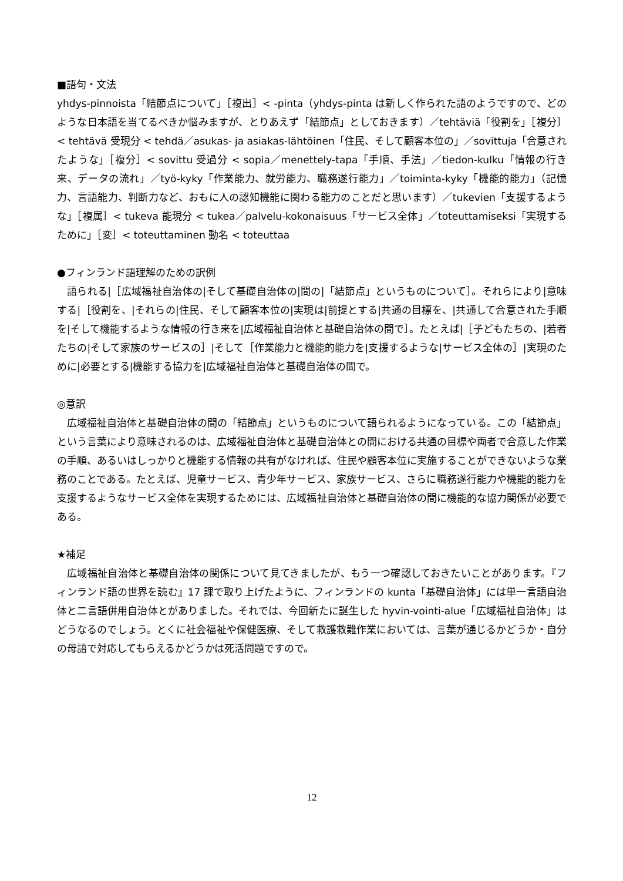■語句・文法
yhdys-pinnoista「結節点について」［複出］< -pinta（yhdys-pinta は新しく作られた語のようですので、どのような日本語を当てるべきか悩みますが、とりあえず「結節点」としておきます）／tehtäviä「役割を」［複分］< tehtävä 受現分 < tehdä／asukas- ja asiakas-lähtöinen「住民、そして顧客本位の」／sovittuja「合意されたような」［複分］< sovittu 受過分 < sopia／menettely-tapa「手順、手法」／tiedon-kulku「情報の行き来、データの流れ」／työ-kyky「作業能力、就労能力、職務遂行能力」／toiminta-kyky「機能的能力」（記憶力、言語能力、判断力など、おもに人の認知機能に関わる能力のことだと思います）／tukevien「支援するような」［複属］< tukeva 能現分 < tukea／palvelu-kokonaisuus「サービス全体」／toteuttamiseksi「実現するために」［変］< toteuttaminen 動名 < toteuttaa
●フィンランド語理解のための訳例
語られる|［広域福祉自治体の|そして基礎自治体の|間の|「結節点」というものについて］。それらにより|意味する|［役割を、|それらの|住民、そして顧客本位の|実現は|前提とする|共通の目標を、|共通して合意された手順を|そして機能するような情報の行き来を|広域福祉自治体と基礎自治体の間で］。たとえば|［子どもたちの、|若者たちの|そして家族のサービスの］|そして［作業能力と機能的能力を|支援するような|サービス全体の］|実現のために|必要とする|機能する協力を|広域福祉自治体と基礎自治体の間で。
◎意訳
広域福祉自治体と基礎自治体の間の「結節点」というものについて語られるようになっている。この「結節点」という言葉により意味されるのは、広域福祉自治体と基礎自治体との間における共通の目標や両者で合意した作業の手順、あるいはしっかりと機能する情報の共有がなければ、住民や顧客本位に実施することができないような業務のことである。たとえば、児童サービス、青少年サービス、家族サービス、さらに職務遂行能力や機能的能力を支援するようなサービス全体を実現するためには、広域福祉自治体と基礎自治体の間に機能的な協力関係が必要である。
★補足
広域福祉自治体と基礎自治体の関係について見てきましたが、もう一つ確認しておきたいことがあります。『フィンランド語の世界を読む』17 課で取り上げたように、フィンランドの kunta「基礎自治体」には単一言語自治体と二言語併用自治体とがありました。それでは、今回新たに誕生した hyvin-vointi-alue「広域福祉自治体」はどうなるのでしょう。とくに社会福祉や保健医療、そして救護救難作業においては、言葉が通じるかどうか・自分の母語で対応してもらえるかどうかは死活問題ですので。
12